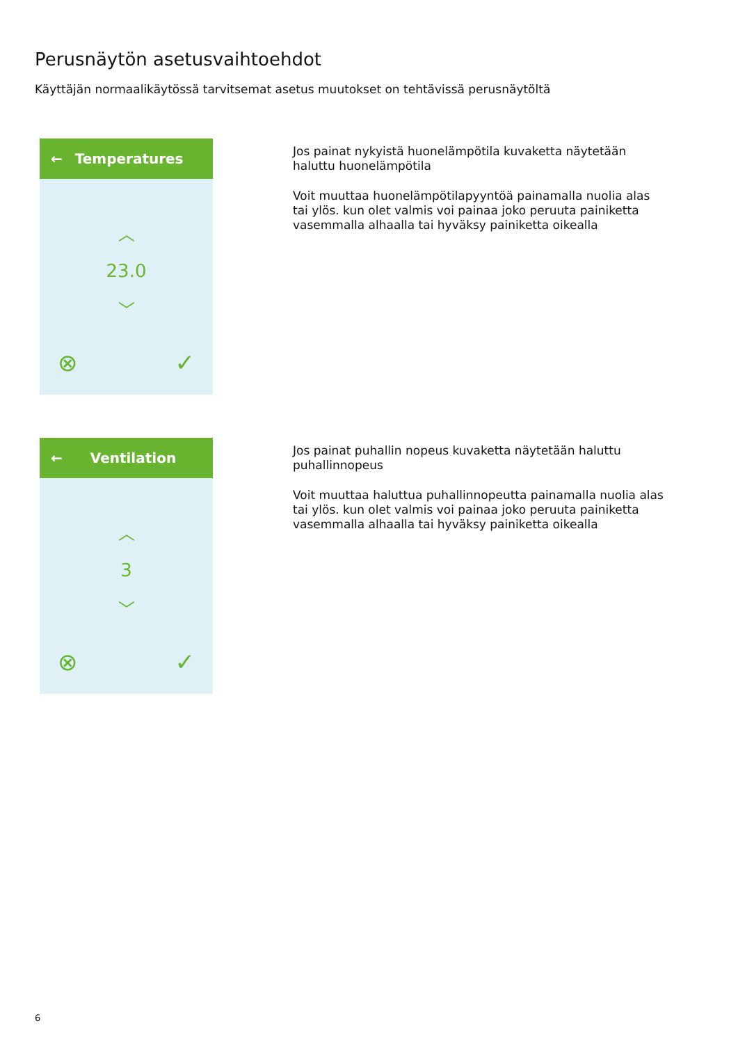Perusnäytön asetusvaihtoehdot
Käyttäjän normaalikäytössä tarvitsemat asetus muutokset on tehtävissä perusnäytöltä
← Temperatures
︿
23.0
﹀
⊗ ✓
Jos painat nykyistä huonelämpötila kuvaketta näytetään haluttu huonelämpötila
Voit muuttaa huonelämpötilapyyntöä painamalla nuolia alas tai ylös. kun olet valmis voi painaa joko peruuta painiketta vasemmalla alhaalla tai hyväksy painiketta oikealla
← Ventilation
︿
3
﹀
⊗ ✓
Jos painat puhallin nopeus kuvaketta näytetään haluttu puhallinnopeus
Voit muuttaa haluttua puhallinnopeutta painamalla nuolia alas tai ylös. kun olet valmis voi painaa joko peruuta painiketta vasemmalla alhaalla tai hyväksy painiketta oikealla
6